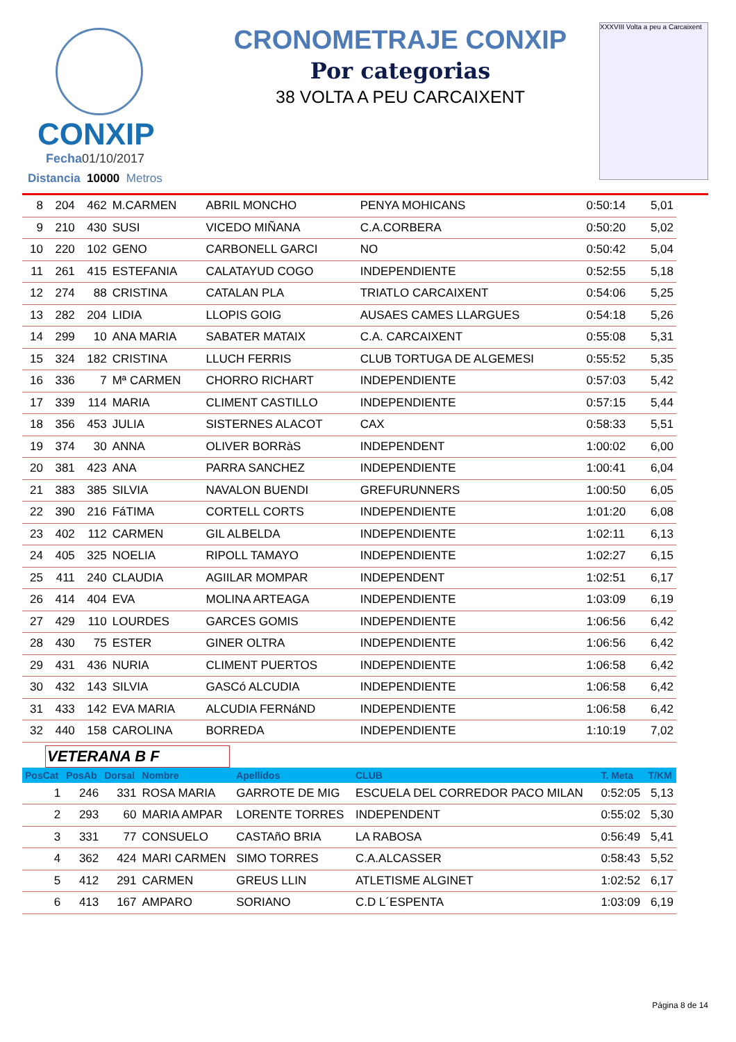CONXIP
Fecha01/10/2017
Distancia 10000 Metros
CRONOMETRAJE CONXIP
Por categorias
38 VOLTA A PEU CARCAIXENT
XXXVIII Volta a peu a Carcaixent
| 8 | 204 | 462 | M.CARMEN | ABRIL MONCHO | PENYA MOHICANS | 0:50:14 | 5,01 |
| 9 | 210 | 430 | SUSI | VICEDO MIÑANA | C.A.CORBERA | 0:50:20 | 5,02 |
| 10 | 220 | 102 | GENO | CARBONELL GARCI | NO | 0:50:42 | 5,04 |
| 11 | 261 | 415 | ESTEFANIA | CALATAYUD COGO | INDEPENDIENTE | 0:52:55 | 5,18 |
| 12 | 274 | 88 | CRISTINA | CATALAN PLA | TRIATLO CARCAIXENT | 0:54:06 | 5,25 |
| 13 | 282 | 204 | LIDIA | LLOPIS GOIG | AUSAES CAMES LLARGUES | 0:54:18 | 5,26 |
| 14 | 299 | 10 | ANA MARIA | SABATER MATAIX | C.A. CARCAIXENT | 0:55:08 | 5,31 |
| 15 | 324 | 182 | CRISTINA | LLUCH FERRIS | CLUB TORTUGA DE ALGEMESI | 0:55:52 | 5,35 |
| 16 | 336 | 7 | Mª CARMEN | CHORRO RICHART | INDEPENDIENTE | 0:57:03 | 5,42 |
| 17 | 339 | 114 | MARIA | CLIMENT CASTILLO | INDEPENDIENTE | 0:57:15 | 5,44 |
| 18 | 356 | 453 | JULIA | SISTERNES ALACOT | CAX | 0:58:33 | 5,51 |
| 19 | 374 | 30 | ANNA | OLIVER BORRàS | INDEPENDENT | 1:00:02 | 6,00 |
| 20 | 381 | 423 | ANA | PARRA SANCHEZ | INDEPENDIENTE | 1:00:41 | 6,04 |
| 21 | 383 | 385 | SILVIA | NAVALON BUENDI | GREFURUNNERS | 1:00:50 | 6,05 |
| 22 | 390 | 216 | FáTIMA | CORTELL CORTS | INDEPENDIENTE | 1:01:20 | 6,08 |
| 23 | 402 | 112 | CARMEN | GIL ALBELDA | INDEPENDIENTE | 1:02:11 | 6,13 |
| 24 | 405 | 325 | NOELIA | RIPOLL TAMAYO | INDEPENDIENTE | 1:02:27 | 6,15 |
| 25 | 411 | 240 | CLAUDIA | AGIILAR MOMPAR | INDEPENDENT | 1:02:51 | 6,17 |
| 26 | 414 | 404 | EVA | MOLINA ARTEAGA | INDEPENDIENTE | 1:03:09 | 6,19 |
| 27 | 429 | 110 | LOURDES | GARCES GOMIS | INDEPENDIENTE | 1:06:56 | 6,42 |
| 28 | 430 | 75 | ESTER | GINER OLTRA | INDEPENDIENTE | 1:06:56 | 6,42 |
| 29 | 431 | 436 | NURIA | CLIMENT PUERTOS | INDEPENDIENTE | 1:06:58 | 6,42 |
| 30 | 432 | 143 | SILVIA | GASCó ALCUDIA | INDEPENDIENTE | 1:06:58 | 6,42 |
| 31 | 433 | 142 | EVA MARIA | ALCUDIA FERNáND | INDEPENDIENTE | 1:06:58 | 6,42 |
| 32 | 440 | 158 | CAROLINA | BORREDA | INDEPENDIENTE | 1:10:19 | 7,02 |
VETERANA B F
| PosCat | PosAb | Dorsal | Nombre | Apellidos | CLUB | T. Meta | T/KM |
| --- | --- | --- | --- | --- | --- | --- | --- |
| 1 | 246 | 331 | ROSA MARIA | GARROTE DE MIG | ESCUELA DEL CORREDOR PACO MILAN | 0:52:05 | 5,13 |
| 2 | 293 | 60 | MARIA AMPAR | LORENTE TORRES | INDEPENDENT | 0:55:02 | 5,30 |
| 3 | 331 | 77 | CONSUELO | CASTAñO BRIA | LA RABOSA | 0:56:49 | 5,41 |
| 4 | 362 | 424 | MARI CARMEN | SIMO TORRES | C.A.ALCASSER | 0:58:43 | 5,52 |
| 5 | 412 | 291 | CARMEN | GREUS LLIN | ATLETISME ALGINET | 1:02:52 | 6,17 |
| 6 | 413 | 167 | AMPARO | SORIANO | C.D L´ESPENTA | 1:03:09 | 6,19 |
Página 8 de 14